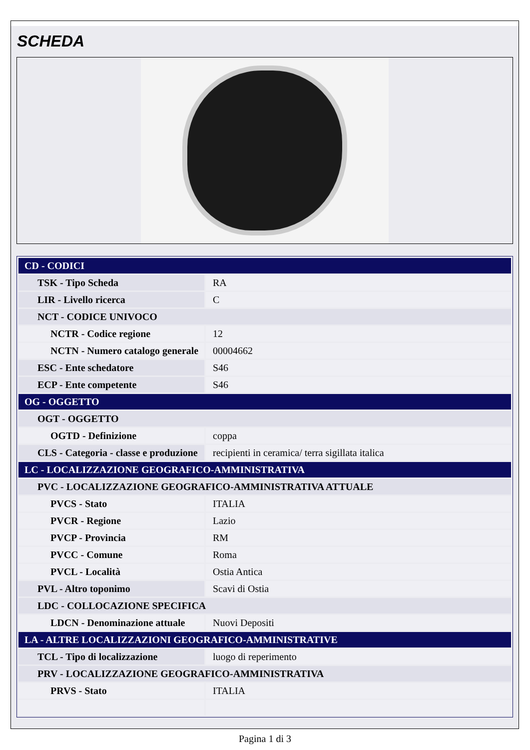SCHEDA
| CD - CODICI | |
| TSK - Tipo Scheda | RA |
| LIR - Livello ricerca | C |
| NCT - CODICE UNIVOCO | |
| NCTR - Codice regione | 12 |
| NCTN - Numero catalogo generale | 00004662 |
| ESC - Ente schedatore | S46 |
| ECP - Ente competente | S46 |
| OG - OGGETTO | |
| OGT - OGGETTO | |
| OGTD - Definizione | coppa |
| CLS - Categoria - classe e produzione | recipienti in ceramica/ terra sigillata italica |
| LC - LOCALIZZAZIONE GEOGRAFICO-AMMINISTRATIVA | |
| PVC - LOCALIZZAZIONE GEOGRAFICO-AMMINISTRATIVA ATTUALE | |
| PVCS - Stato | ITALIA |
| PVCR - Regione | Lazio |
| PVCP - Provincia | RM |
| PVCC - Comune | Roma |
| PVCL - Località | Ostia Antica |
| PVL - Altro toponimo | Scavi di Ostia |
| LDC - COLLOCAZIONE SPECIFICA | |
| LDCN - Denominazione attuale | Nuovi Depositi |
| LA - ALTRE LOCALIZZAZIONI GEOGRAFICO-AMMINISTRATIVE | |
| TCL - Tipo di localizzazione | luogo di reperimento |
| PRV - LOCALIZZAZIONE GEOGRAFICO-AMMINISTRATIVA | |
| PRVS - Stato | ITALIA |
Pagina 1 di 3